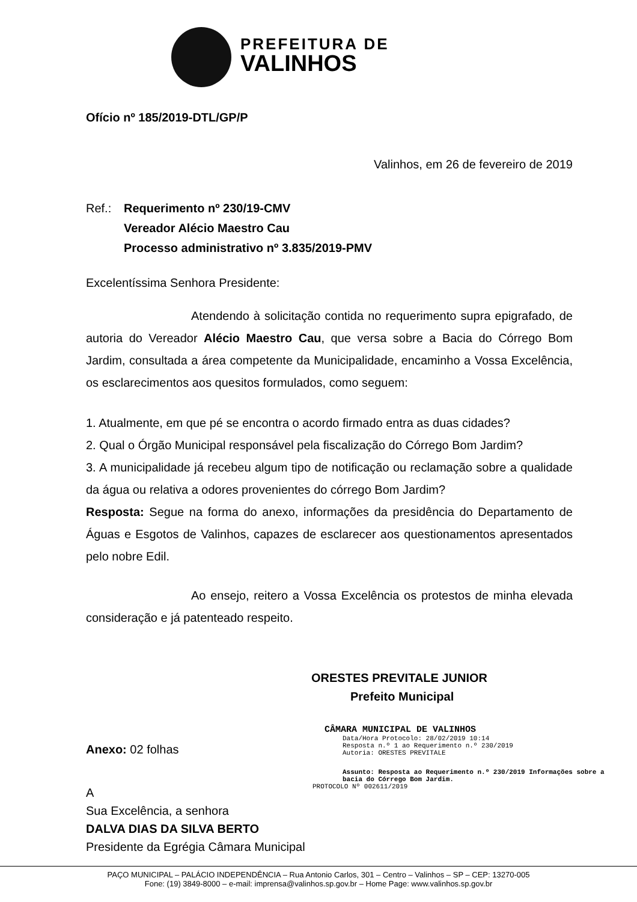PREFEITURA DE
VALINHOS
Ofício nº 185/2019-DTL/GP/P
Valinhos, em 26 de fevereiro de 2019
Ref.: Requerimento nº 230/19-CMV
Vereador Alécio Maestro Cau
Processo administrativo nº 3.835/2019-PMV
Excelentíssima Senhora Presidente:
Atendendo à solicitação contida no requerimento supra epigrafado, de autoria do Vereador Alécio Maestro Cau, que versa sobre a Bacia do Córrego Bom Jardim, consultada a área competente da Municipalidade, encaminho a Vossa Excelência, os esclarecimentos aos quesitos formulados, como seguem:
1. Atualmente, em que pé se encontra o acordo firmado entra as duas cidades?
2. Qual o Órgão Municipal responsável pela fiscalização do Córrego Bom Jardim?
3. A municipalidade já recebeu algum tipo de notificação ou reclamação sobre a qualidade da água ou relativa a odores provenientes do córrego Bom Jardim?
Resposta: Segue na forma do anexo, informações da presidência do Departamento de Águas e Esgotos de Valinhos, capazes de esclarecer aos questionamentos apresentados pelo nobre Edil.
Ao ensejo, reitero a Vossa Excelência os protestos de minha elevada consideração e já patenteado respeito.
ORESTES PREVITALE JUNIOR
Prefeito Municipal
Anexo: 02 folhas
A
Sua Excelência, a senhora
DALVA DIAS DA SILVA BERTO
Presidente da Egrégia Câmara Municipal
CÂMARA MUNICIPAL DE VALINHOS
Data/Hora Protocolo: 28/02/2019 10:14
Resposta n.º 1 ao Requerimento n.º 230/2019
Autoria: ORESTES PREVITALE
Assunto: Resposta ao Requerimento n.º 230/2019 Informações sobre a bacia do Córrego Bom Jardim.
PROTOCOLO Nº 002611/2019
PAÇO MUNICIPAL – PALÁCIO INDEPENDÊNCIA – Rua Antonio Carlos, 301 – Centro – Valinhos – SP – CEP: 13270-005
Fone: (19) 3849-8000 – e-mail: imprensa@valinhos.sp.gov.br – Home Page: www.valinhos.sp.gov.br